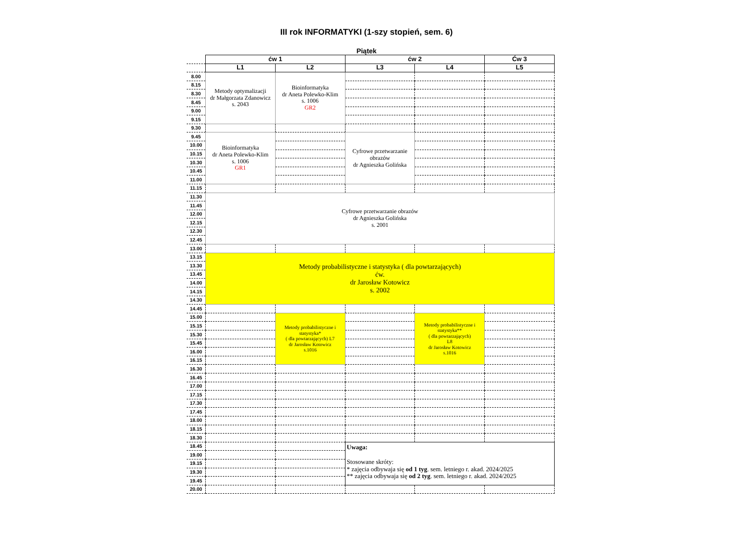III rok INFORMATYKI (1-szy stopień, sem. 6)
Piątek
| | ćw 1 | | ćw 2 | | Ćw 3 |
| | L1 | L2 | L3 | L4 | L5 |
| 8.00 | Metody optymalizacji dr Małgorzata Zdanowicz s. 2043 | Bioinformatyka dr Aneta Polewko-Klim s. 1006 GR2 | | | |
| 8.15 | | | | | |
| 8.30 | | | | | |
| 8.45 | | | | | |
| 9.00 | | | | | |
| 9.15 | | | | | |
| 9.30 | | | | | |
| 9.45 | Bioinformatyka dr Aneta Polewko-Klim s. 1006 GR1 | | Cyfrowe przetwarzanie obrazów dr Agnieszka Golińska | | |
| 10.00 | | | | | |
| 10.15 | | | | | |
| 10.30 | | | | | |
| 10.45 | | | | | |
| 11.00 | | | | | |
| 11.15 | | | | | |
| 11.30 | Cyfrowe przetwarzanie obrazów dr Agnieszka Golińska s. 2001 | | | | |
| 11.45 | | | | | |
| 12.00 | | | | | |
| 12.15 | | | | | |
| 12.30 | | | | | |
| 12.45 | | | | | |
| 13.00 | | | | | |
| 13.15 | Metody probabilistyczne i statystyka ( dla powtarzających) ćw. dr Jarosław Kotowicz s. 2002 | | | | |
| 13.30 | | | | | |
| 13.45 | | | | | |
| 14.00 | | | | | |
| 14.15 | | | | | |
| 14.30 | | | | | |
| 14.45 | | | | | |
| 15.00 | | Metody probabilistyczne i statystyka* ( dla powtarzających) L7 dr Jarosław Kotowicz s.1016 | | Metody probabilistyczne i statystyka** ( dla powtarzających) L8 dr Jarosław Kotowicz s.1016 | |
| 15.15 | | | | | |
| 15.30 | | | | | |
| 15.45 | | | | | |
| 16.00 | | | | | |
| 16.15 | | | | | |
| 16.30 | | | | | |
| 16.45 | | | | | |
| 17.00 | | | | | |
| 17.15 | | | | | |
| 17.30 | | | | | |
| 17.45 | | | | | |
| 18.00 | | | | | |
| 18.15 | | | | | |
| 18.30 | | | | | |
| 18.45 | | | Uwaga: Stosowane skróty: * zajęcia odbywaja się od 1 tyg . sem. letniego r. akad. 2024/2025 ** zajęcia odbywaja się od 2 tyg . sem. letniego r. akad. 2024/2025 | | |
| 19.00 | | | | | |
| 19.15 | | | | | |
| 19.30 | | | | | |
| 19.45 | | | | | |
| 20.00 | | | | | |